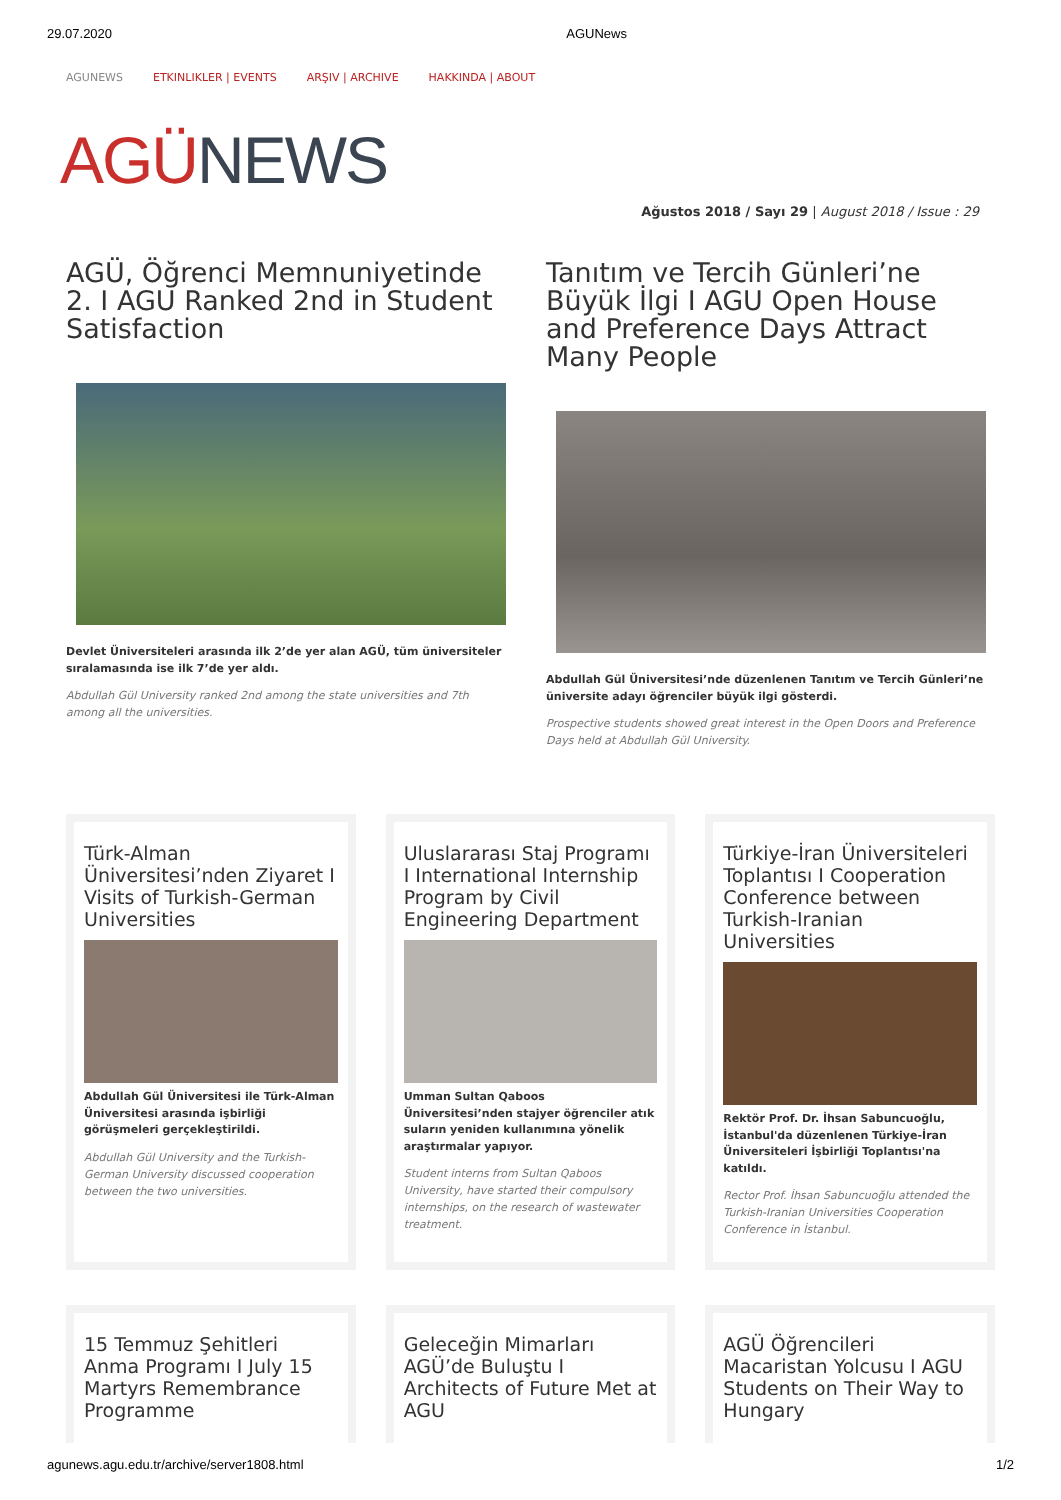29.07.2020 AGUNews
AGUNEWS ETKINLIKLER | EVENTS ARŞIV | ARCHIVE HAKKINDA | ABOUT
AGÜ NEWS
Ağustos 2018 / Sayı 29 | August 2018 / Issue : 29
AGÜ, Öğrenci Memnuniyetinde 2. I AGU Ranked 2nd in Student Satisfaction
Devlet Üniversiteleri arasında ilk 2’de yer alan AGÜ, tüm üniversiteler sıralamasında ise ilk 7’de yer aldı.
Abdullah Gül University ranked 2nd among the state universities and 7th among all the universities.
Tanıtım ve Tercih Günleri’ne Büyük İlgi I AGU Open House and Preference Days Attract Many People
Abdullah Gül Üniversitesi’nde düzenlenen Tanıtım ve Tercih Günleri’ne üniversite adayı öğrenciler büyük ilgi gösterdi.
Prospective students showed great interest in the Open Doors and Preference Days held at Abdullah Gül University.
Türk-Alman Üniversitesi’nden Ziyaret I Visits of Turkish-German Universities
Abdullah Gül Üniversitesi ile Türk-Alman Üniversitesi arasında işbirliği görüşmeleri gerçekleştirildi.
Abdullah Gül University and the Turkish-German University discussed cooperation between the two universities.
Uluslararası Staj Programı I International Internship Program by Civil Engineering Department
Umman Sultan Qaboos Üniversitesi’nden stajyer öğrenciler atık suların yeniden kullanımına yönelik araştırmalar yapıyor.
Student interns from Sultan Qaboos University, have started their compulsory internships, on the research of wastewater treatment.
Türkiye-İran Üniversiteleri Toplantısı I Cooperation Conference between Turkish-Iranian Universities
Rektör Prof. Dr. İhsan Sabuncuoğlu, İstanbul'da düzenlenen Türkiye-İran Üniversiteleri İşbirliği Toplantısı'na katıldı.
Rector Prof. İhsan Sabuncuoğlu attended the Turkish-Iranian Universities Cooperation Conference in İstanbul.
15 Temmuz Şehitleri Anma Programı I July 15 Martyrs Remembrance Programme
Geleceğin Mimarları AGÜ’de Buluştu I Architects of Future Met at AGU
AGÜ Öğrencileri Macaristan Yolcusu I AGU Students on Their Way to Hungary
agunews.agu.edu.tr/archive/server1808.html 1/2